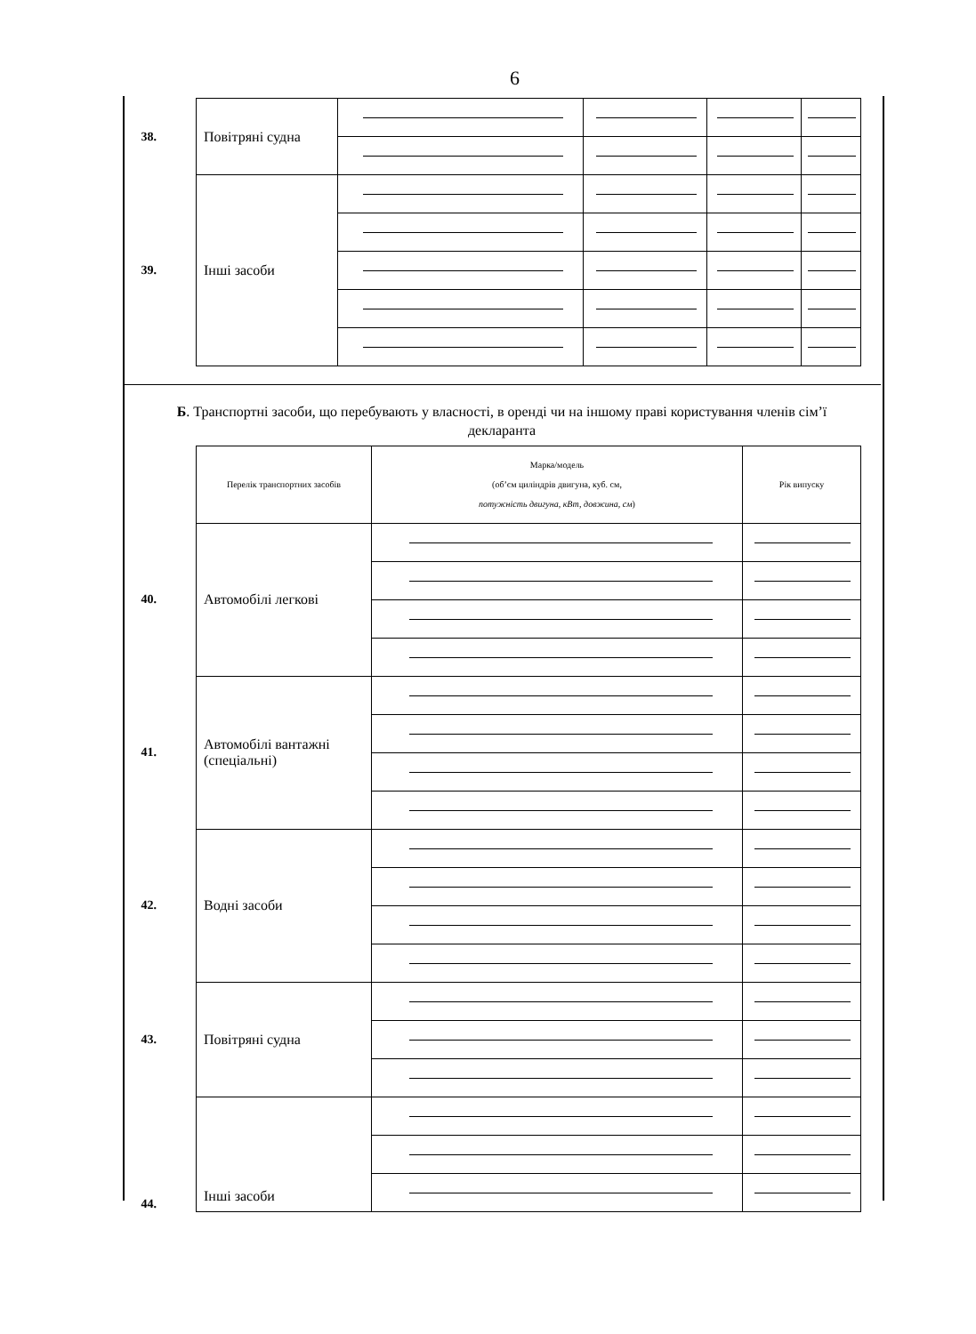6
| 38. | Повітряні судна | | | | |
| 39. | Інші засоби | | | | |
Б. Транспортні засоби, що перебувають у власності, в оренді чи на іншому праві користування членів сім’ї декларанта
| | Перелік транспортних засобів | Марка/модель (об’єм циліндрів двигуна, куб. см, потужність двигуна, кВт, довжина, см ) | Рік випуску |
| 40. | Автомобілі легкові | | |
| 41. | Автомобілі вантажні (спеціальні) | | |
| 42. | Водні засоби | | |
| 43. | Повітряні судна | | |
| 44. | Інші засоби | | |